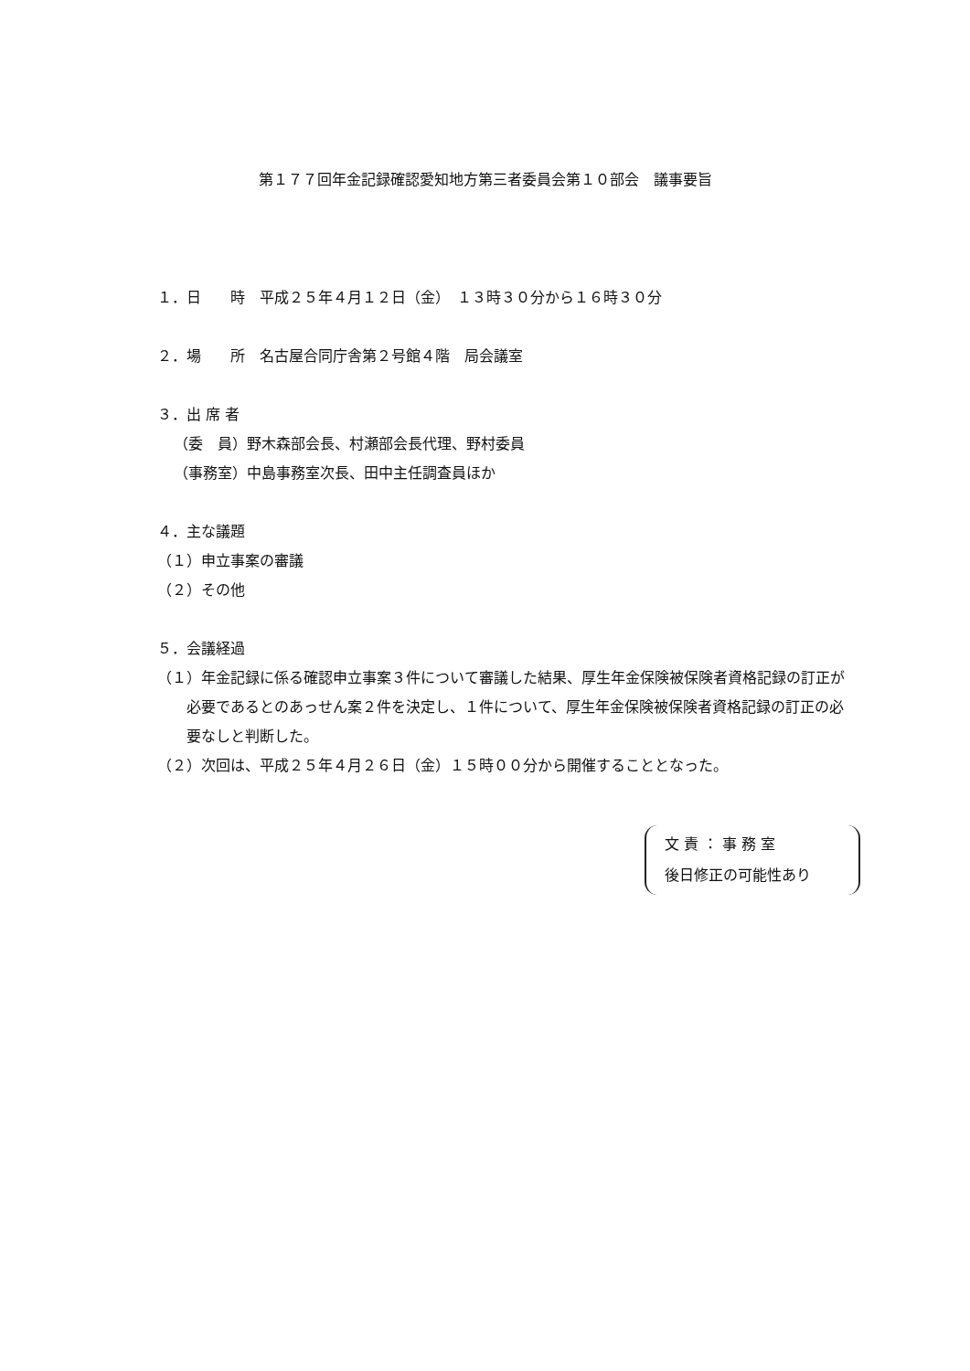第１７７回年金記録確認愛知地方第三者委員会第１０部会　議事要旨
１．日　　時　平成２５年４月１２日（金）　１３時３０分から１６時３０分
２．場　　所　名古屋合同庁舎第２号館４階　局会議室
３．出 席 者
（委　員）野木森部会長、村瀬部会長代理、野村委員
（事務室）中島事務室次長、田中主任調査員ほか
４．主な議題
（１）申立事案の審議
（２）その他
５．会議経過
（１）年金記録に係る確認申立事案３件について審議した結果、厚生年金保険被保険者資格記録の訂正が必要であるとのあっせん案２件を決定し、１件について、厚生年金保険被保険者資格記録の訂正の必要なしと判断した。
（２）次回は、平成２５年４月２６日（金）１５時００分から開催することとなった。
文 責 ： 事 務 室
後日修正の可能性あり